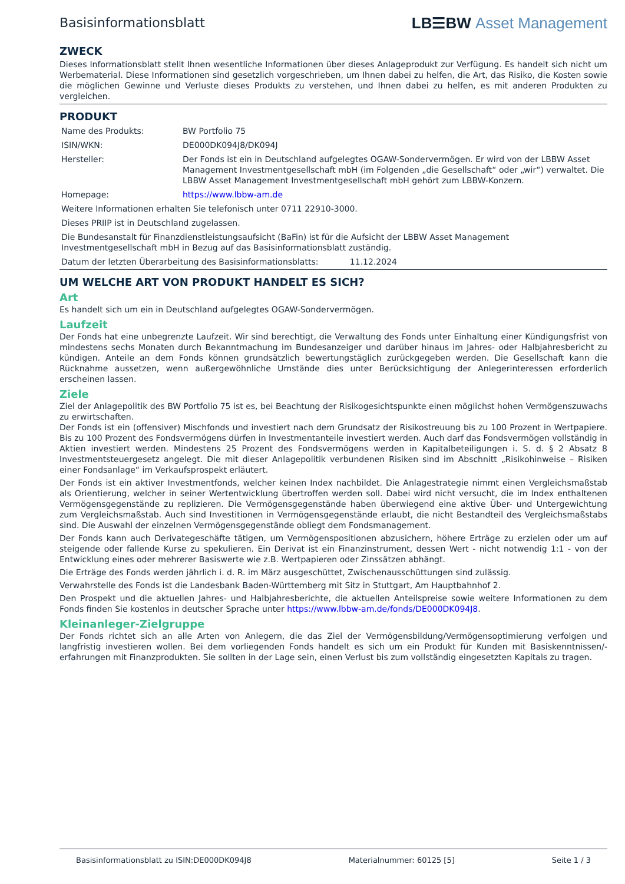Basisinformationsblatt
LB☰BW Asset Management
ZWECK
Dieses Informationsblatt stellt Ihnen wesentliche Informationen über dieses Anlageprodukt zur Verfügung. Es handelt sich nicht um Werbematerial. Diese Informationen sind gesetzlich vorgeschrieben, um Ihnen dabei zu helfen, die Art, das Risiko, die Kosten sowie die möglichen Gewinne und Verluste dieses Produkts zu verstehen, und Ihnen dabei zu helfen, es mit anderen Produkten zu vergleichen.
PRODUKT
| Name des Produkts: | BW Portfolio 75 |
| ISIN/WKN: | DE000DK094J8/DK094J |
| Hersteller: | Der Fonds ist ein in Deutschland aufgelegtes OGAW-Sondervermögen. Er wird von der LBBW Asset Management Investmentgesellschaft mbH (im Folgenden „die Gesellschaft“ oder „wir“) verwaltet. Die LBBW Asset Management Investmentgesellschaft mbH gehört zum LBBW-Konzern. |
| Homepage: | https://www.lbbw-am.de |
| Weitere Informationen erhalten Sie telefonisch unter 0711 22910-3000. | |
| Dieses PRIIP ist in Deutschland zugelassen. | |
| Die Bundesanstalt für Finanzdienstleistungsaufsicht (BaFin) ist für die Aufsicht der LBBW Asset Management Investmentgesellschaft mbH in Bezug auf das Basisinformationsblatt zuständig. | |
| Datum der letzten Überarbeitung des Basisinformationsblatts: 11.12.2024 | |
UM WELCHE ART VON PRODUKT HANDELT ES SICH?
Art
Es handelt sich um ein in Deutschland aufgelegtes OGAW-Sondervermögen.
Laufzeit
Der Fonds hat eine unbegrenzte Laufzeit. Wir sind berechtigt, die Verwaltung des Fonds unter Einhaltung einer Kündigungsfrist von mindestens sechs Monaten durch Bekanntmachung im Bundesanzeiger und darüber hinaus im Jahres- oder Halbjahresbericht zu kündigen. Anteile an dem Fonds können grundsätzlich bewertungstäglich zurückgegeben werden. Die Gesellschaft kann die Rücknahme aussetzen, wenn außergewöhnliche Umstände dies unter Berücksichtigung der Anlegerinteressen erforderlich erscheinen lassen.
Ziele
Ziel der Anlagepolitik des BW Portfolio 75 ist es, bei Beachtung der Risikogesichtspunkte einen möglichst hohen Vermögenszuwachs zu erwirtschaften.
Der Fonds ist ein (offensiver) Mischfonds und investiert nach dem Grundsatz der Risikostreuung bis zu 100 Prozent in Wertpapiere. Bis zu 100 Prozent des Fondsvermögens dürfen in Investmentanteile investiert werden. Auch darf das Fondsvermögen vollständig in Aktien investiert werden. Mindestens 25 Prozent des Fondsvermögens werden in Kapitalbeteiligungen i. S. d. § 2 Absatz 8 Investmentsteuergesetz angelegt. Die mit dieser Anlagepolitik verbundenen Risiken sind im Abschnitt „Risikohinweise – Risiken einer Fondsanlage“ im Verkaufsprospekt erläutert.
Der Fonds ist ein aktiver Investmentfonds, welcher keinen Index nachbildet. Die Anlagestrategie nimmt einen Vergleichsmaßstab als Orientierung, welcher in seiner Wertentwicklung übertroffen werden soll. Dabei wird nicht versucht, die im Index enthaltenen Vermögensgegenstände zu replizieren. Die Vermögensgegenstände haben überwiegend eine aktive Über- und Untergewichtung zum Vergleichsmaßstab. Auch sind Investitionen in Vermögensgegenstände erlaubt, die nicht Bestandteil des Vergleichsmaßstabs sind. Die Auswahl der einzelnen Vermögensgegenstände obliegt dem Fondsmanagement.
Der Fonds kann auch Derivategeschäfte tätigen, um Vermögenspositionen abzusichern, höhere Erträge zu erzielen oder um auf steigende oder fallende Kurse zu spekulieren. Ein Derivat ist ein Finanzinstrument, dessen Wert - nicht notwendig 1:1 - von der Entwicklung eines oder mehrerer Basiswerte wie z.B. Wertpapieren oder Zinssätzen abhängt.
Die Erträge des Fonds werden jährlich i. d. R. im März ausgeschüttet, Zwischenausschüttungen sind zulässig.
Verwahrstelle des Fonds ist die Landesbank Baden-Württemberg mit Sitz in Stuttgart, Am Hauptbahnhof 2.
Den Prospekt und die aktuellen Jahres- und Halbjahresberichte, die aktuellen Anteilspreise sowie weitere Informationen zu dem Fonds finden Sie kostenlos in deutscher Sprache unter https://www.lbbw-am.de/fonds/DE000DK094J8.
Kleinanleger-Zielgruppe
Der Fonds richtet sich an alle Arten von Anlegern, die das Ziel der Vermögensbildung/Vermögensoptimierung verfolgen und langfristig investieren wollen. Bei dem vorliegenden Fonds handelt es sich um ein Produkt für Kunden mit Basiskenntnissen/-erfahrungen mit Finanzprodukten. Sie sollten in der Lage sein, einen Verlust bis zum vollständig eingesetzten Kapitals zu tragen.
Basisinformationsblatt zu ISIN:DE000DK094J8 Materialnummer: 60125 [5] Seite 1 / 3